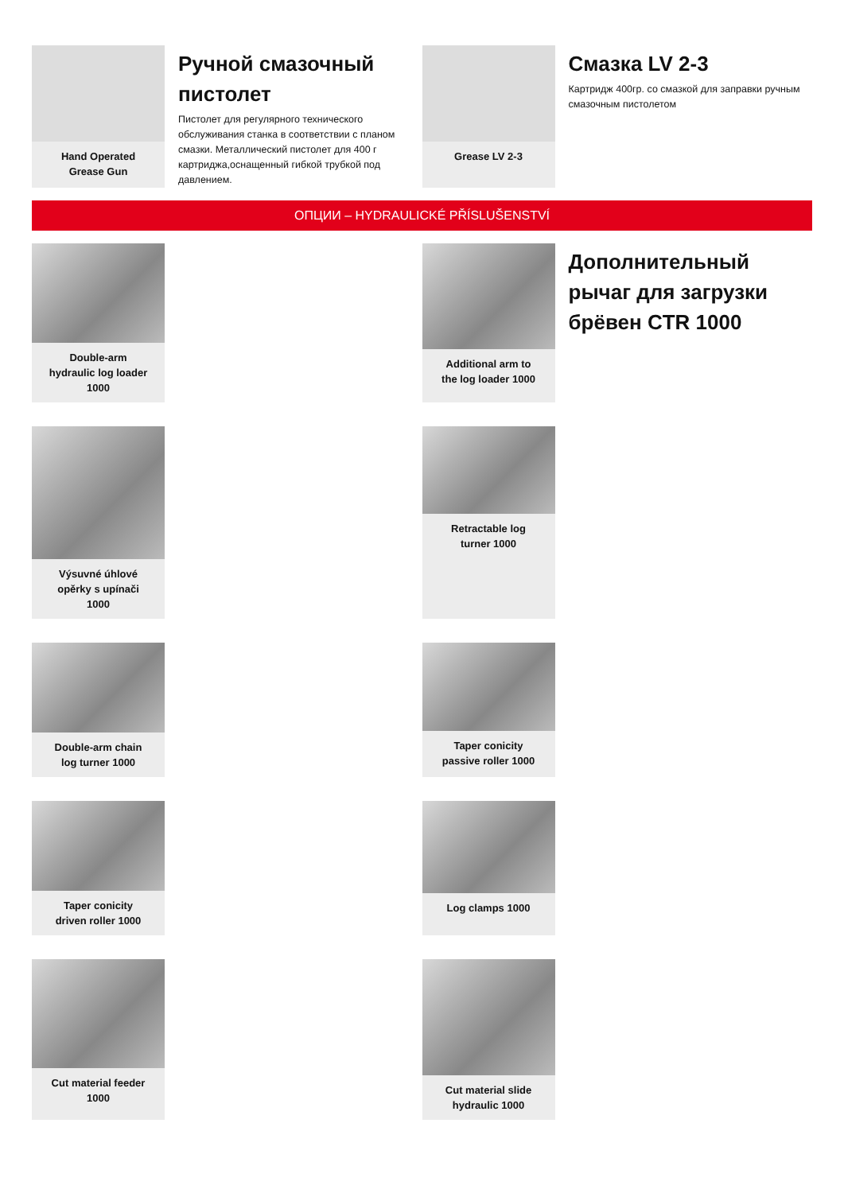Hand Operated
Grease Gun
Ручной смазочный пистолет
Пистолет для регулярного технического обслуживания станка в соответствии с планом смазки. Металлический пистолет для 400 г картриджа,оснащенный гибкой трубкой под давлением.
Grease LV 2-3
Смазка LV 2-3
Картридж 400гр. со смазкой для заправки ручным смазочным пистолетом
ОПЦИИ – HYDRAULICKÉ PŘÍSLUŠENSTVÍ
Double-arm
hydraulic log loader
1000
Additional arm to
the log loader 1000
Дополнительный рычаг для загрузки брёвен CTR 1000
Výsuvné úhlové
opěrky s upínači
1000
Retractable log
turner 1000
Double-arm chain
log turner 1000
Taper conicity
passive roller 1000
Taper conicity
driven roller 1000
Log clamps 1000
Cut material feeder
1000
Cut material slide
hydraulic 1000